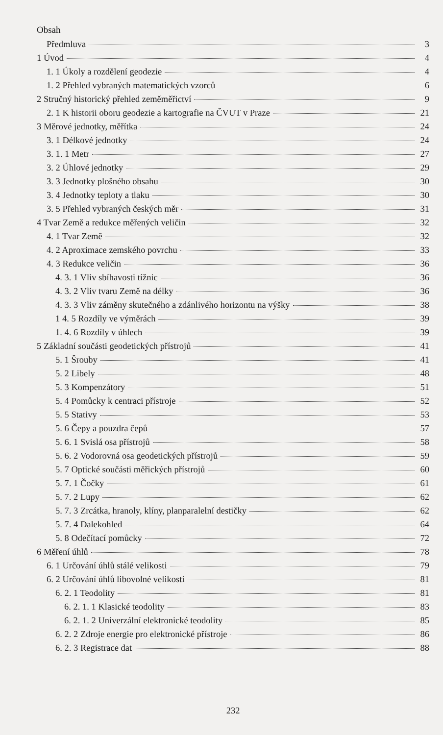Obsah
Předmluva 3
1 Úvod 4
1. 1 Úkoly a rozdělení geodezie 4
1. 2 Přehled vybraných matematických vzorců 6
2 Stručný historický přehled zeměměřictví 9
2. 1 K historii oboru geodezie a kartografie na ČVUT v Praze 21
3 Měrové jednotky, měřítka 24
3. 1 Délkové jednotky 24
3. 1. 1 Metr 27
3. 2 Úhlové jednotky 29
3. 3 Jednotky plošného obsahu 30
3. 4 Jednotky teploty a tlaku 30
3. 5 Přehled vybraných českých měr 31
4 Tvar Země a redukce měřených veličin 32
4. 1 Tvar Země 32
4. 2 Aproximace zemského povrchu 33
4. 3 Redukce veličin 36
4. 3. 1 Vliv sbíhavosti tížnic 36
4. 3. 2 Vliv tvaru Země na délky 36
4. 3. 3 Vliv záměny skutečného a zdánlivého horizontu na výšky 38
1 4. 5 Rozdíly ve výměrách 39
1. 4. 6 Rozdíly v úhlech 39
5 Základní součásti geodetických přístrojů 41
5. 1 Šrouby 41
5. 2 Libely 48
5. 3 Kompenzátory 51
5. 4 Pomůcky k centraci přístroje 52
5. 5 Stativy 53
5. 6 Čepy a pouzdra čepů 57
5. 6. 1 Svislá osa přístrojů 58
5. 6. 2 Vodorovná osa geodetických přístrojů 59
5. 7 Optické součásti měřických přístrojů 60
5. 7. 1 Čočky 61
5. 7. 2 Lupy 62
5. 7. 3 Zrcátka, hranoly, klíny, planparalelní destičky 62
5. 7. 4 Dalekohled 64
5. 8 Odečítací pomůcky 72
6 Měření úhlů 78
6. 1 Určování úhlů stálé velikosti 79
6. 2 Určování úhlů libovolné velikosti 81
6. 2. 1 Teodolity 81
6. 2. 1. 1 Klasické teodolity 83
6. 2. 1. 2 Univerzální elektronické teodolity 85
6. 2. 2 Zdroje energie pro elektronické přístroje 86
6. 2. 3 Registrace dat 88
232